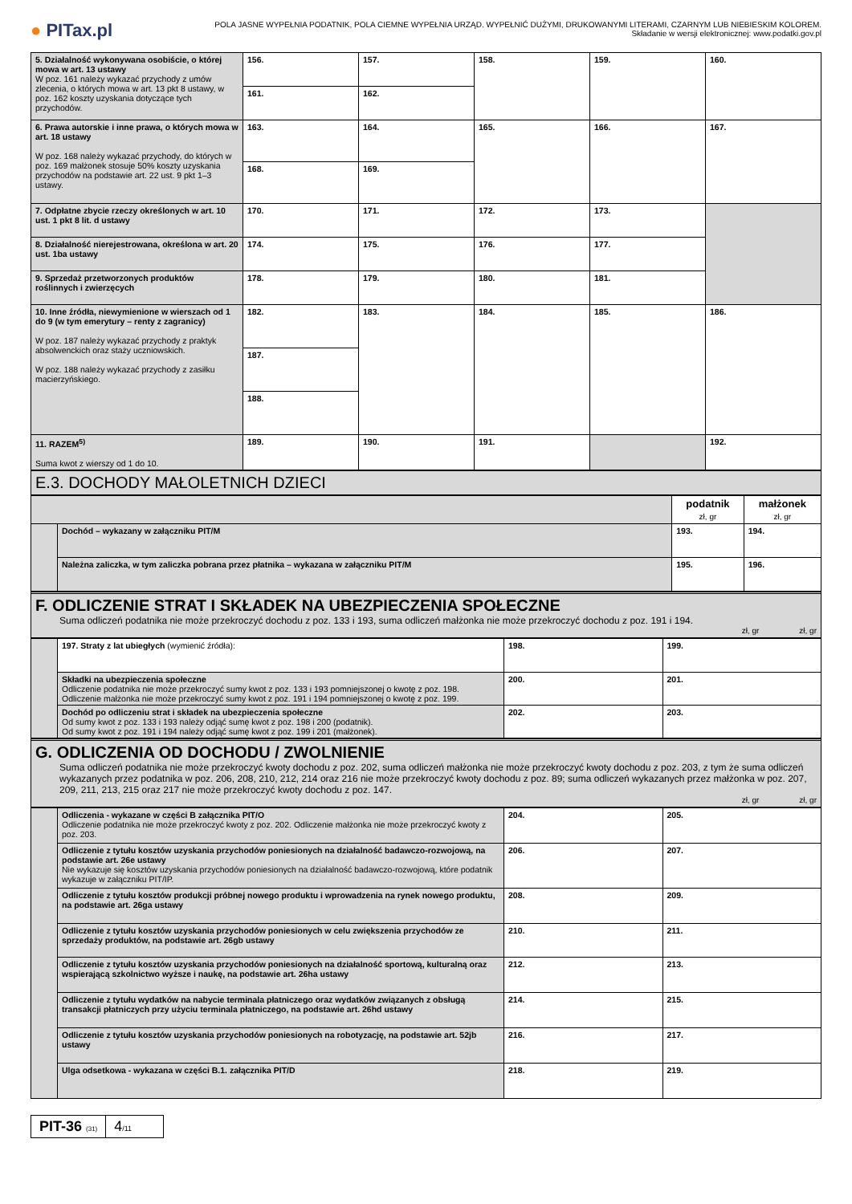● PITax.pl
POLA JASNE WYPEŁNIA PODATNIK, POLA CIEMNE WYPEŁNIA URZĄD. WYPEŁNIĆ DUŻYMI, DRUKOWANYMI LITERAMI, CZARNYM LUB NIEBIESKIM KOLOREM.
Składanie w wersji elektronicznej: www.podatki.gov.pl
| 5. Działalność wykonywana osobiście, o której mowa w art. 13 ustawy W poz. 161 należy wykazać przychody z umów zlecenia, o których mowa w art. 13 pkt 8 ustawy, w poz. 162 koszty uzyskania dotyczące tych przychodów. | 156. | 157. | 158. | 159. | 160. |
| | 161. | 162. | | | |
| 6. Prawa autorskie i inne prawa, o których mowa w art. 18 ustawy W poz. 168 należy wykazać przychody, do których w poz. 169 małżonek stosuje 50% koszty uzyskania przychodów na podstawie art. 22 ust. 9 pkt 1–3 ustawy. | 163. | 164. | 165. | 166. | 167. |
| | 168. | 169. | | | |
| 7. Odpłatne zbycie rzeczy określonych w art. 10 ust. 1 pkt 8 lit. d ustawy | 170. | 171. | 172. | 173. | |
| 8. Działalność nierejestrowana, określona w art. 20 ust. 1ba ustawy | 174. | 175. | 176. | 177. | |
| 9. Sprzedaż przetworzonych produktów roślinnych i zwierzęcych | 178. | 179. | 180. | 181. | |
| 10. Inne źródła, niewymienione w wierszach od 1 do 9 (w tym emerytury – renty z zagranicy) W poz. 187 należy wykazać przychody z praktyk absolwenckich oraz staży uczniowskich. W poz. 188 należy wykazać przychody z zasiłku macierzyńskiego. | 182. | 183. | 184. | 185. | 186. |
| | 187. | | | | |
| | 188. | | | | |
| 11. RAZEM<sup>5)</sup> Suma kwot z wierszy od 1 do 10. | 189. | 190. | 191. | | 192. |
E.3. DOCHODY MAŁOLETNICH DZIECI
| | | podatnik zł, gr | małżonek zł, gr |
| | Dochód – wykazany w załączniku PIT/M | 193. | 194. |
| | Należna zaliczka, w tym zaliczka pobrana przez płatnika – wykazana w załączniku PIT/M | 195. | 196. |
F. ODLICZENIE STRAT I SKŁADEK NA UBEZPIECZENIA SPOŁECZNE
Suma odliczeń podatnika nie może przekroczyć dochodu z poz. 133 i 193, suma odliczeń małżonka nie może przekroczyć dochodu z poz. 191 i 194.
zł, gr zł, gr
| | 197. Straty z lat ubiegłych (wymienić źródła): | 198. | 199. |
| | Składki na ubezpieczenia społeczne Odliczenie podatnika nie może przekroczyć sumy kwot z poz. 133 i 193 pomniejszonej o kwotę z poz. 198. Odliczenie małżonka nie może przekroczyć sumy kwot z poz. 191 i 194 pomniejszonej o kwotę z poz. 199. | 200. | 201. |
| | Dochód po odliczeniu strat i składek na ubezpieczenia społeczne Od sumy kwot z poz. 133 i 193 należy odjąć sumę kwot z poz. 198 i 200 (podatnik). Od sumy kwot z poz. 191 i 194 należy odjąć sumę kwot z poz. 199 i 201 (małżonek). | 202. | 203. |
G. ODLICZENIA OD DOCHODU / ZWOLNIENIE
Suma odliczeń podatnika nie może przekroczyć kwoty dochodu z poz. 202, suma odliczeń małżonka nie może przekroczyć kwoty dochodu z poz. 203, z tym że suma odliczeń wykazanych przez podatnika w poz. 206, 208, 210, 212, 214 oraz 216 nie może przekroczyć kwoty dochodu z poz. 89; suma odliczeń wykazanych przez małżonka w poz. 207, 209, 211, 213, 215 oraz 217 nie może przekroczyć kwoty dochodu z poz. 147.
zł, gr zł, gr
| | Odliczenia - wykazane w części B załącznika PIT/O Odliczenie podatnika nie może przekroczyć kwoty z poz. 202. Odliczenie małżonka nie może przekroczyć kwoty z poz. 203. | 204. | 205. |
| | Odliczenie z tytułu kosztów uzyskania przychodów poniesionych na działalność badawczo-rozwojową, na podstawie art. 26e ustawy Nie wykazuje się kosztów uzyskania przychodów poniesionych na działalność badawczo-rozwojową, które podatnik wykazuje w załączniku PIT/IP. | 206. | 207. |
| | Odliczenie z tytułu kosztów produkcji próbnej nowego produktu i wprowadzenia na rynek nowego produktu, na podstawie art. 26ga ustawy | 208. | 209. |
| | Odliczenie z tytułu kosztów uzyskania przychodów poniesionych w celu zwiększenia przychodów ze sprzedaży produktów, na podstawie art. 26gb ustawy | 210. | 211. |
| | Odliczenie z tytułu kosztów uzyskania przychodów poniesionych na działalność sportową, kulturalną oraz wspierającą szkolnictwo wyższe i naukę, na podstawie art. 26ha ustawy | 212. | 213. |
| | Odliczenie z tytułu wydatków na nabycie terminala płatniczego oraz wydatków związanych z obsługą transakcji płatniczych przy użyciu terminala płatniczego, na podstawie art. 26hd ustawy | 214. | 215. |
| | Odliczenie z tytułu kosztów uzyskania przychodów poniesionych na robotyzację, na podstawie art. 52jb ustawy | 216. | 217. |
| | Ulga odsetkowa - wykazana w części B.1. załącznika PIT/D | 218. | 219. |
PIT-36 (31)
4/11